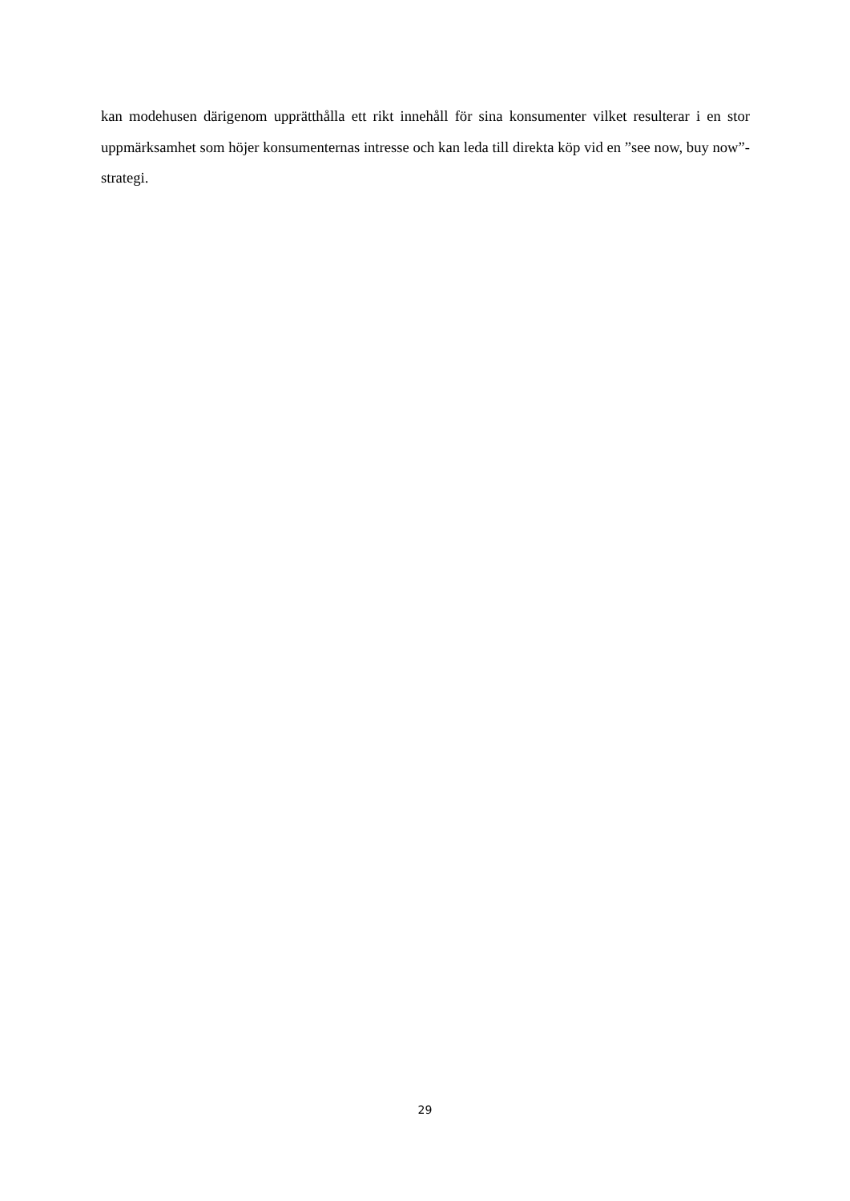kan modehusen därigenom upprätthålla ett rikt innehåll för sina konsumenter vilket resulterar i en stor uppmärksamhet som höjer konsumenternas intresse och kan leda till direkta köp vid en ”see now, buy now”-strategi.
29